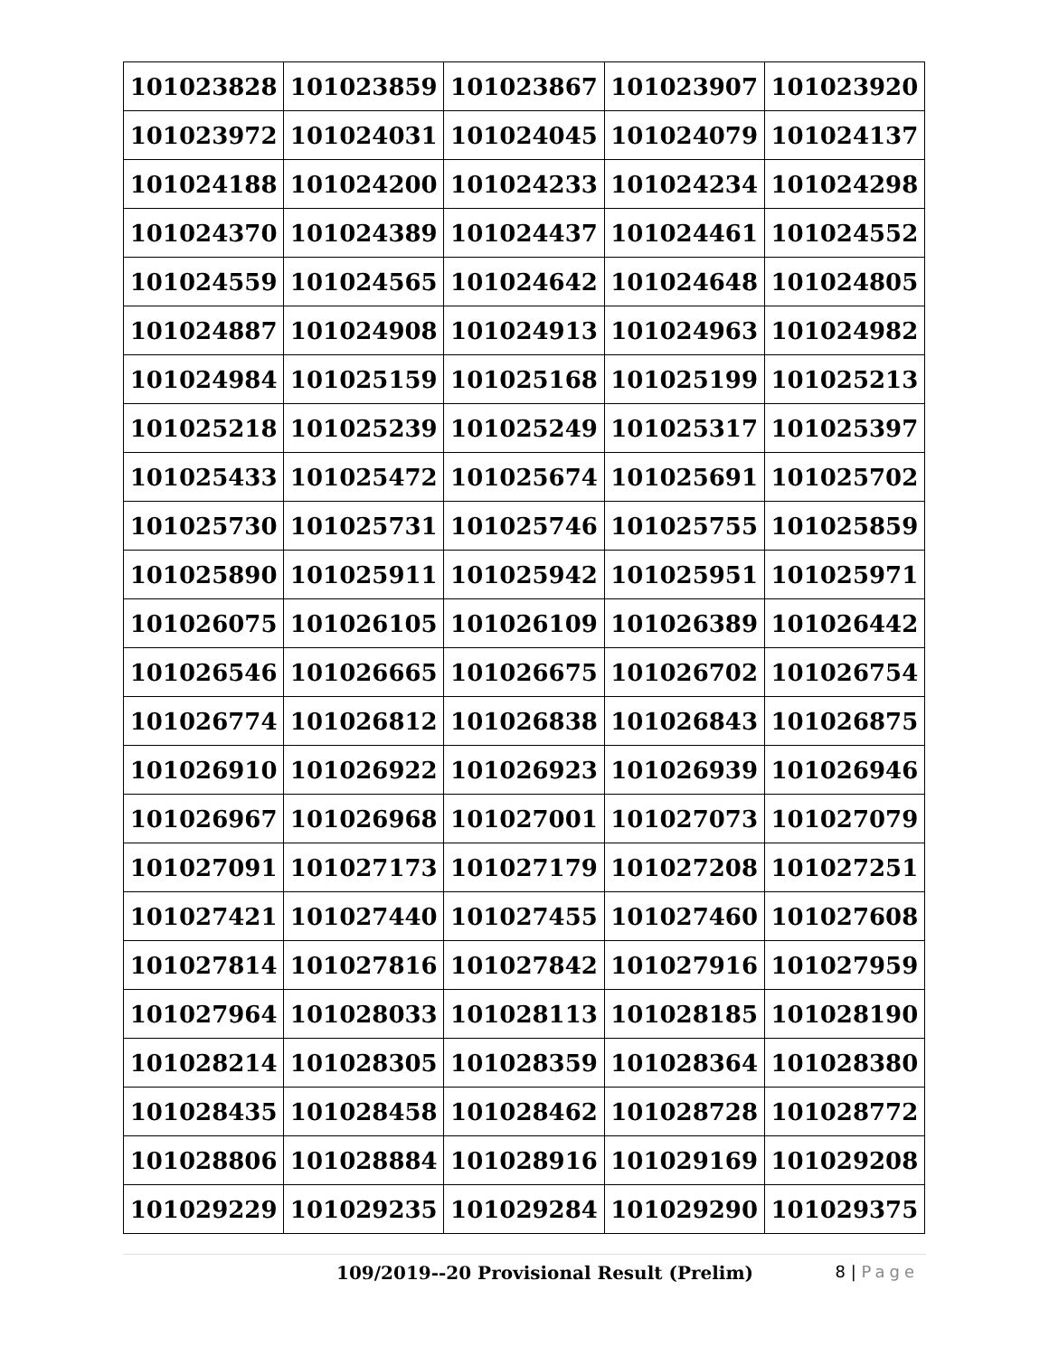| 101023828 | 101023859 | 101023867 | 101023907 | 101023920 |
| 101023972 | 101024031 | 101024045 | 101024079 | 101024137 |
| 101024188 | 101024200 | 101024233 | 101024234 | 101024298 |
| 101024370 | 101024389 | 101024437 | 101024461 | 101024552 |
| 101024559 | 101024565 | 101024642 | 101024648 | 101024805 |
| 101024887 | 101024908 | 101024913 | 101024963 | 101024982 |
| 101024984 | 101025159 | 101025168 | 101025199 | 101025213 |
| 101025218 | 101025239 | 101025249 | 101025317 | 101025397 |
| 101025433 | 101025472 | 101025674 | 101025691 | 101025702 |
| 101025730 | 101025731 | 101025746 | 101025755 | 101025859 |
| 101025890 | 101025911 | 101025942 | 101025951 | 101025971 |
| 101026075 | 101026105 | 101026109 | 101026389 | 101026442 |
| 101026546 | 101026665 | 101026675 | 101026702 | 101026754 |
| 101026774 | 101026812 | 101026838 | 101026843 | 101026875 |
| 101026910 | 101026922 | 101026923 | 101026939 | 101026946 |
| 101026967 | 101026968 | 101027001 | 101027073 | 101027079 |
| 101027091 | 101027173 | 101027179 | 101027208 | 101027251 |
| 101027421 | 101027440 | 101027455 | 101027460 | 101027608 |
| 101027814 | 101027816 | 101027842 | 101027916 | 101027959 |
| 101027964 | 101028033 | 101028113 | 101028185 | 101028190 |
| 101028214 | 101028305 | 101028359 | 101028364 | 101028380 |
| 101028435 | 101028458 | 101028462 | 101028728 | 101028772 |
| 101028806 | 101028884 | 101028916 | 101029169 | 101029208 |
| 101029229 | 101029235 | 101029284 | 101029290 | 101029375 |
109/2019--20 Provisional Result (Prelim) 8 | Page